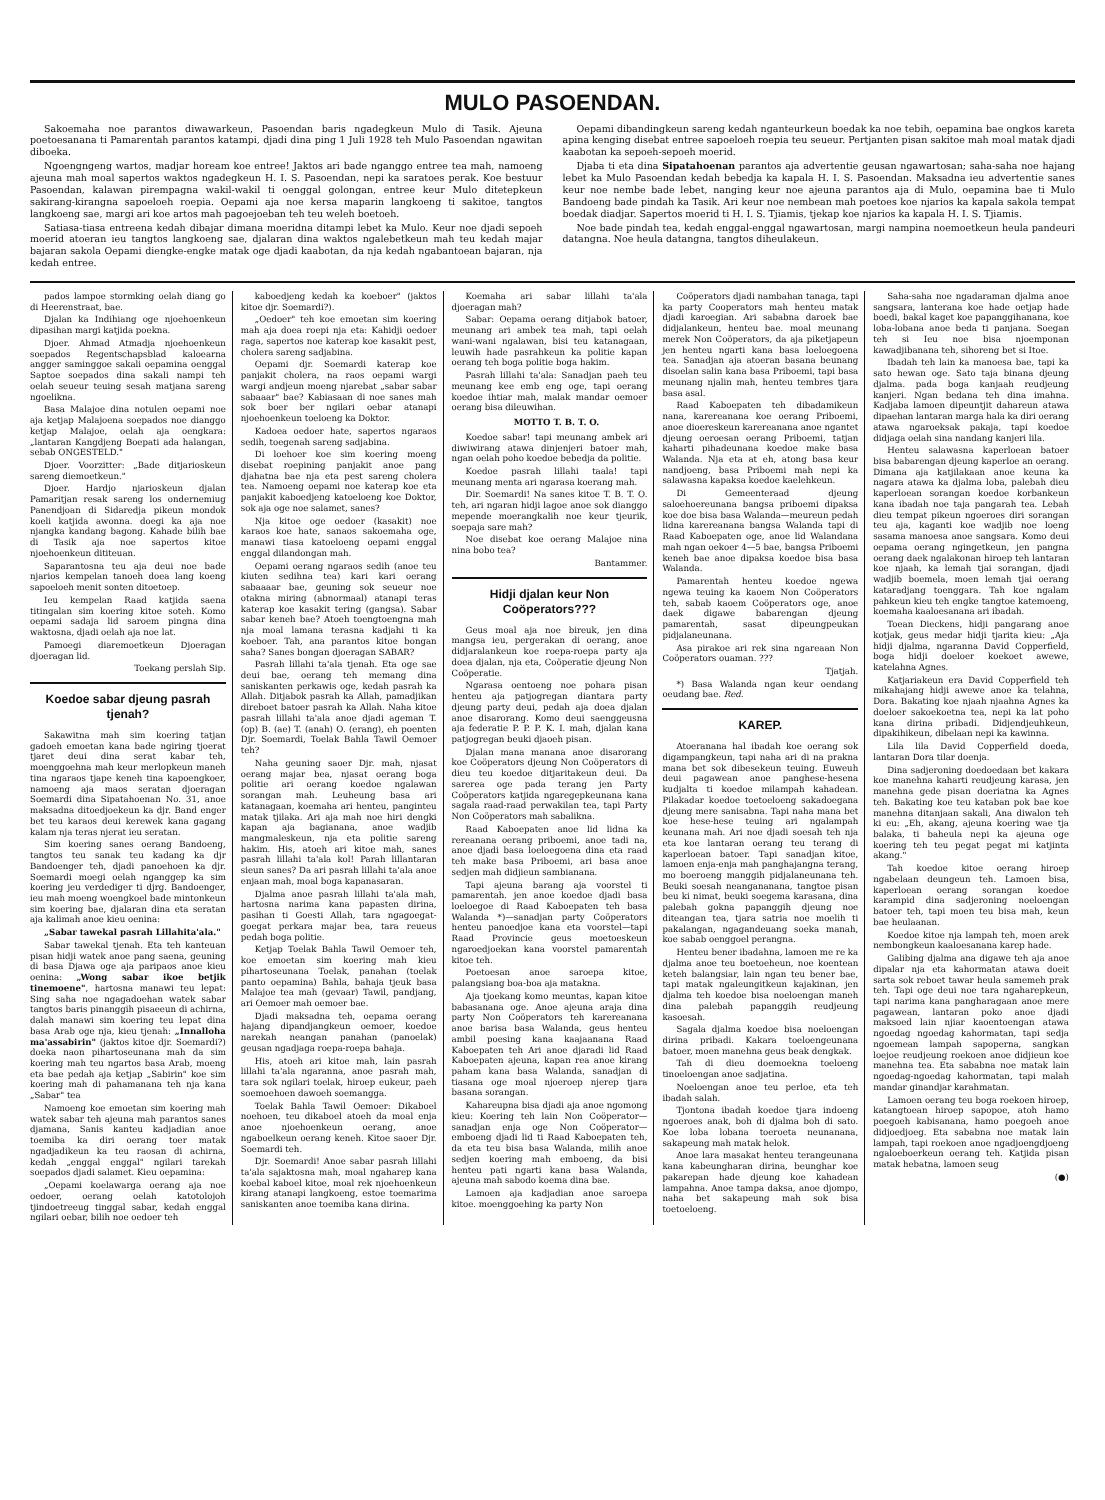MULO PASOENDAN.
Sakoemaha noe parantos diwawarkeun, Pasoendan baris ngadegkeun Mulo di Tasik. Ajeuna poetoesanana ti Pamarentah parantos katampi, djadi dina ping 1 Juli 1928 teh Mulo Pasoendan ngawitan diboeka.
Ngoengngeng wartos, madjar hoream koe entree! Jaktos ari bade nganggo entree tea mah, namoeng ajeuna mah moal sapertos waktos ngadegkeun H. I. S. Pasoendan, nepi ka saratoes perak. Koe bestuur Pasoendan, kalawan pirempagna wakil-wakil ti oenggal golongan, entree keur Mulo ditetepkeun sakirang-kirangna sapoeloeh roepia. Oepami aja noe kersa maparin langkoeng ti sakitoe, tangtos langkoeng sae, margi ari koe artos mah pagoejoeban teh teu weleh boetoeh.
Satiasa-tiasa entreena kedah dibajar dimana moeridna ditampi lebet ka Mulo. Keur noe djadi sepoeh moerid atoeran ieu tangtos langkoeng sae, djalaran dina waktos ngalebetkeun mah teu kedah majar bajaran sakola Oepami diengke-engke matak oge djadi kaabotan, da nja kedah ngabantoean bajaran, nja kedah entree.
Oepami dibandingkeun sareng kedah nganteurkeun boedak ka noe tebih, oepamina bae ongkos kareta apina kenging disebat entree sapoeloeh roepia teu seueur. Pertjanten pisan sakitoe mah moal matak djadi kaabotan ka sepoeh-sepoeh moerid.
Djaba ti eta dina Sipatahoenan parantos aja advertentie geusan ngawartosan; saha-saha noe hajang lebet ka Mulo Pasoendan kedah bebedja ka kapala H. I. S. Pasoendan. Maksadna ieu advertentie sanes keur noe nembe bade lebet, nanging keur noe ajeuna parantos aja di Mulo, oepamina bae ti Mulo Bandoeng bade pindah ka Tasik. Ari keur noe nembean mah poetoes koe njarios ka kapala sakola tempat boedak diadjar. Sapertos moerid ti H. I. S. Tjiamis, tjekap koe njarios ka kapala H. I. S. Tjiamis.
Noe bade pindah tea, kedah enggal-enggal ngawartosan, margi nampina noemoetkeun heula pandeuri datangna. Noe heula datangna, tangtos diheulakeun.
pados lampoe stormking oelah diang go di Heerenstraat, bae.
Djalan ka Indihiang oge njoehoenkeun dipasihan margi katjida poekna.
Djoer. Ahmad Atmadja njoehoenkeun soepados Regentschapsblad kaloearna angger saminggoe sakali oepamina oenggal Saptoe soepados dina sakali nampi teh oelah seueur teuing sesah matjana sareng ngoelikna.
Basa Malajoe dina notulen oepami noe aja ketjap Malajoena soepados noe dianggo ketjap Malajoe, oelah aja oengkara: „lantaran Kangdjeng Boepati ada halangan, sebab ONGESTELD."
Djoer. Voorzitter: „Bade ditjarioskeun sareng diemoetkeun."
Djoer. Hardjo njarioskeun djalan Pamaritjan resak sareng los ondernemiug Panendjoan di Sidaredja pikeun mondok koeli katjida awonna. doegi ka aja noe njangka kandang bagong. Kahade bilih bae di Tasik aja noe sapertos kitoe njoehoenkeun dititeuan.
Saparantosna teu aja deui noe bade njarios kempelan tanoeh doea lang koeng sapoeloeh menit sonten ditoetoep.
Ieu kempelan Raad katjida saena titingalan sim koering kitoe soteh. Komo oepami sadaja lid saroem pingna dina waktosna, djadi oelah aja noe lat.
Pamoegi diaremoetkeun Djoeragan djoeragan lid.
Toekang perslah Sip.
Koedoe sabar djeung pasrah tjenah?
Sakawitna mah sim koering tatjan gadoeh emoetan kana bade ngiring tjoerat tjaret deui dina serat kabar teh, moenggoehna mah keur merlopkeun maneh tina ngaraos tjape keneh tina kapoengkoer, namoeng aja maos seratan djoeragan Soemardi dina Sipatahoenan No. 31, anoe maksadna ditoedjoekeun ka djr. Band enger bet teu karaos deui kerewek kana gagang kalam nja teras njerat ieu seratan.
Sim koering sanes oerang Bandoeng, tangtos teu sanak teu kadang ka djr Bandoenger teh, djadi panoehoen ka djr. Soemardi moegi oelah nganggep ka sim koering jeu verdediger ti djrg. Bandoenger, ieu mah moeng woengkoel bade mintonkeun sim koering bae, djalaran dina eta seratan aja kalimah anoe kieu oenina:
„Sabar tawekal pasrah Lillahita'ala."
Sabar tawekal tjenah. Eta teh kanteuan pisan hidji watek anoe pang saena, geuning di basa Djawa oge aja paripaos anoe kieu oenina: „Wong sabar ikoe betjik tinemoene", hartosna manawi teu lepat: Sing saha noe ngagadoehan watek sabar tangtos baris pinanggih pisaeeun di achirna, dalah manawi sim koering teu lepat dina basa Arab oge nja, kieu tjenah: „Innalloha ma'assabirin" (jaktos kitoe djr. Soemardi?) doeka naon pihartoseunana mah da sim koering mah teu ngartos basa Arab, moeng eta bae pedah aja ketjap „Sabirin" koe sim koering mah di pahamanana teh nja kana „Sabar" tea
Namoeng koe emoetan sim koering mah watek sabar teh ajeuna mah parantos sanes djamana, Sanis kanteu kadjadian anoe toemiba ka diri oerang toer matak ngadjadikeun ka teu raosan di achirna, kedah „enggal enggal" ngilari tarekah soepados djadi salamet. Kieu oepamina:
„Oepami koelawarga oerang aja noe oedoer, oerang oelah katotolojoh tjindoetreeug tinggal sabar, kedah enggal ngilari oebar, bilih noe oedoer teh
kaboedjeng kedah ka koeboer" (jaktos kitoe djr. Soemardi?).
„Oedoer" teh koe emoetan sim koering mah aja doea roepi nja eta: Kahidji oedoer raga, sapertos noe katerap koe kasakit pest, cholera sareng sadjabina.
Oepami djr. Soemardi katerap koe panjakit cholera, na raos oepami wargi wargi andjeun moeng njarebat „sabar sabar sabaaar" bae? Kabiasaan di noe sanes mah sok boer ber ngilari oebar atanapi njoehoenkeun toeloeng ka Doktor.
Kadoea oedoer hate, sapertos ngaraos sedih, toegenah sareng sadjabina.
Di loehoer koe sim koering moeng disebat roepining panjakit anoe pang djahatna bae nja eta pest sareng cholera tea. Namoeng oepami noe katerap koe eta panjakit kaboedjeng katoeloeng koe Doktor, sok aja oge noe salamet, sanes?
Nja kitoe oge oedoer (kasakit) noe karaos koe hate, sanaos sakoemaha oge, manawi tiasa katoeloeng oepami enggal enggal dilandongan mah.
Oepami oerang ngaraos sedih (anoe teu kiuten sedihna tea) kari kari oerang sabaaaar bae, geuning sok seueur noe otakna miring (abnormaal) atanapi teras katerap koe kasakit tering (gangsa). Sabar sabar keneh bae? Atoeh toengtoengna mah nja moal lamana terasna kadjahi ti ka koeboer. Tah, ana parantos kitoe bongan saha? Sanes bongan djoeragan SABAR?
Pasrah lillahi ta'ala tjenah. Eta oge sae deui bae, oerang teh memang dina saniskanten perkawis oge, kedah pasrah ka Allah. Ditjabok pasrah ka Allah, pamadjikan direboet batoer pasrah ka Allah. Naha kitoe pasrah lillahi ta'ala anoe djadi ageman T. (op) B. (ae) T. (anah) O. (erang), eh poenten Djr. Soemardi, Toelak Bahla Tawil Oemoer teh?
Naha geuning saoer Djr. mah, njasat oerang majar bea, njasat oerang boga politie ari oerang koedoe ngalawan sorangan mah. Leuheung basa ari katanagaan, koemaha ari henteu, panginteu matak tjilaka. Ari aja mah noe hiri dengki kapan aja bagianana, anoe wadjib mangmaleskeun, nja eta politie sareng hakim. His, atoeh ari kitoe mah, sanes pasrah lillahi ta'ala kol! Parah lillantaran sieun sanes? Da ari pasrah lillahi ta'ala anoe enjaan mah, moal boga kapanasaran.
Djalma anoe pasrah lillahi ta'ala mah, hartosna narima kana papasten dirina, pasihan ti Goesti Allah, tara ngagoegat-goegat perkara majar bea, tara reueus pedah boga politie.
Ketjap Toelak Bahla Tawil Oemoer teh, koe emoetan sim koering mah kieu pihartoseunana Toelak, panahan (toelak panto oepamina) Bahla, bahaja tjeuk basa Malajoe tea mah (gevaar) Tawil, pandjang, ari Oemoer mah oemoer bae.
Djadi maksadna teh, oepama oerang hajang dipandjangkeun oemoer, koedoe narekah neangan panahan (panoelak) geusan ngadjaga roepa-roepa bahaja.
His, atoeh ari kitoe mah, lain pasrah lillahi ta'ala ngaranna, anoe pasrah mah, tara sok ngilari toelak, hiroep eukeur, paeh soemoehoen dawoeh soemangga.
Toelak Bahla Tawil Oemoer: Dikaboel noehoen, teu dikaboel atoeh da moal enja anoe njoehoenkeun oerang, anoe ngaboelkeun oerang keneh. Kitoe saoer Djr. Soemardi teh.
Djr. Soemardi! Anoe sabar pasrah lillahi ta'ala sajaktosna mah, moal ngaharep kana koebal kaboel kitoe, moal rek njoehoenkeun kirang atanapi langkoeng, estoe toemarima saniskanten anoe toemiba kana dirina.
Koemaha ari sabar lillahi ta'ala djoeragan mah?
Sabar: Oepama oerang ditjabok batoer, meunang ari ambek tea mah, tapi oelah wani-wani ngalawan, bisi teu katanagaan, leuwih hade pasrahkeun ka politie kapan oerang teh boga politie boga hakim.
Pasrah lillahi ta'ala: Sanadjan paeh teu meunang kee emb eng oge, tapi oerang koedoe ihtiar mah, malak mandar oemoer oerang bisa dileuwihan.
MOTTO T. B. T. O.
Koedoe sabar! tapi meunang ambek ari diwiwirang atawa dinjenjeri batoer mah, ngan oelah poho koedoe bebedja da politie.
Koedoe pasrah lillahi taala! tapi meunang menta ari ngarasa koerang mah.
Dir. Soemardi! Na sanes kitoe T. B. T. O. teh, ari ngaran hidji lagoe anoe sok dianggo mepende moerangkalih noe keur tjeurik, soepaja sare mah?
Noe disebat koe oerang Malajoe nina nina bobo tea?
Bantammer.
Hidji djalan keur Non Coöperators???
Geus moal aja noe bireuk, jen dina mangsa ieu, pergerakan di oerang, anoe didjaralankeun koe roepa-roepa party aja doea djalan, nja eta, Coöperatie djeung Non Coöperatie.
Ngarasa oentoeng noe pohara pisan henteu aja patjogregan diantara party djeung party deui, pedah aja doea djalan anoe disarorang. Komo deui saenggeusna aja federatie P. P. P. K. I. mah, djalan kana patjogregan beuki djaoeh pisan.
Djalan mana manana anoe disarorang koe Coöperators djeung Non Coöperators di dieu teu koedoe ditjaritakeun deui. Da sarerea oge pada terang jen Party Coöperators katjida ngaregepkeunana kana sagala raad-raad perwakilan tea, tapi Party Non Coöperators mah sabalikna.
Raad Kaboepaten anoe lid lidna ka rereanana oerang priboemi, anoe tadi na, anoe djadi basa loeloegoena dina eta raad teh make basa Priboemi, ari basa anoe sedjen mah didjieun sambianana.
Tapi ajeuna barang aja voorstel ti pamarentah. jen anoe koedoe djadi basa loeloegoe di Raad Kaboepaten teh basa Walanda *)—sanadjan party Coöperators henteu panoedjoe kana eta voorstel—tapi Raad Provincie geus moetoeskeun ngaroedjoekan kana voorstel pamarentah kitoe teh.
Poetoesan anoe saroepa kitoe, palangsiang boa-boa aja matakna.
Aja tjoekang komo meuntas, kapan kitoe babasanana oge. Anoe ajeuna araja dina party Non Coöperators teh karereanana anoe barisa basa Walanda, geus henteu ambil poesing kana kaajaanana Raad Kaboepaten teh Ari anoe djaradi lid Raad Kaboepaten ajeuna, kapan rea anoe kirang paham kana basa Walanda, sanadjan di tiasana oge moal njoeroep njerep tjara basana sorangan.
Kahareupna bisa djadi aja anoe ngomong kieu: Koering teh lain Non Coöperator—sanadjan enja oge Non Coöperator—emboeng djadi lid ti Raad Kaboepaten teh, da eta teu bisa basa Walanda, milih anoe sedjen koering mah emboeng, da bisi henteu pati ngarti kana basa Walanda, ajeuna mah sabodo koema dina bae.
Lamoen aja kadjadian anoe saroepa kitoe. moenggoehing ka party Non
Coöperators djadi nambahan tanaga, tapi ka party Cooperators mah henteu matak djadi karoegian. Ari sababna daroek bae didjalankeun, henteu bae. moal meunang merek Non Coöperators, da aja piketjapeun jen henteu ngarti kana basa loeloegoena tea. Sanadjan aja atoeran basana beunang disoelan salin kana basa Priboemi, tapi basa meunang njalin mah, henteu tembres tjara basa asal.
Raad Kaboepaten teh dibadamikeun nana, karereanana koe oerang Priboemi, anoe dioereskeun karereanana anoe ngantet djeung oeroesan oerang Priboemi, tatjan kaharti pihadeunana koedoe make basa Walanda. Nja eta at eh, atong basa keur nandjoeng, basa Priboemi mah nepi ka salawasna kapaksa koedoe kaelehkeun.
Di Gemeenteraad djeung saloehoereunana bangsa priboemi dipaksa koe doe bisa basa Walanda—meureun pedah lidna karereanana bangsa Walanda tapi di Raad Kaboepaten oge, anoe lid Walandana mah ngan oekoer 4—5 bae, bangsa Priboemi keneh bae anoe dipaksa koedoe bisa basa Walanda.
Pamarentah henteu koedoe ngewa ngewa teuing ka kaoem Non Coöperators teh, sabab kaoem Coöperators oge, anoe daek digawe babarengan djeung pamarentah, sasat dipeungpeukan pidjalaneunana.
Asa pirakoe ari rek sina ngareaan Non Coöperators ouaman. ???
Tjatjah.
*) Basa Walanda ngan keur oendang oeudang bae. Red.
KAREP.
Atoeranana hal ibadah koe oerang sok digampangkeun, tapi naha ari di na prakna mana bet sok dibesekeun teuing. Euweuh deui pagawean anoe panghese-hesena kudjalta ti koedoe milampah kahadean. Pilakadar koedoe toetoeloeng sakadoegana djeung mere sanisabna. Tapi naha mana bet koe hese-hese teuing ari ngalampah keunana mah. Ari noe djadi soesah teh nja eta koe lantaran oerang teu terang di kaperloean batoer. Tapi sanadjan kitoe, lamoen enja-enja mah panghajangna terang, mo boeroeng manggih pidjalaneunana teh. Beuki soesah neangananana, tangtoe pisan beu ki nimat, beuki soegema karasana, dina palebah goknа papanggih djeung noe diteangan tea, tjara satria noe moelih ti pakalangan, ngagandeuang soeka manah, koe sabab oenggoel perangna.
Henteu bener ibadahna, lamoen me re ka djalma anoe teu boetoeheun, noe koentean keteh balangsiar, lain ngan teu bener bae, tapi matak ngaleungitkeun kajakinan, jen djalma teh koedoe bisa noeloengan maneh dina palebah papanggih reudjeung kasoesah.
Sagala djalma koedoe bisa noeloengan dirina pribadi. Kakara toeloengeunana batoer, moen manehna geus beak dengkak.
Tah di dieu doemoekna toeloeng tinoeloengan anoe sadjatina.
Noeloengan anoe teu perloe, eta teh ibadah salah.
Tjontona ibadah koedoe tjara indoeng ngoeroes anak, boh di djalma boh di sato. Koe loba lobana toeroeta neunanana, sakapeung mah matak helok.
Anoe lara masakat henteu terangeunana kana kabeungharan dirina, beunghar koe pakarepan hade djeung koe kahadean lampahna. Anoe tampa daksa, anoe djompo, naha bet sakapeung mah sok bisa toetoeloeng.
Saha-saha noe ngadaraman djalma anoe sangsara, lanterana koe hade oetjap hade boedi, bakal kaget koe papanggihanana, koe loba-lobana anoe beda ti panjana. Soegan teh si Ieu noe bisa njoemponan kawadjibanana teh, sihoreng bet si Itoe.
Ibadah teh lain ka manoesa bae, tapi ka sato hewan oge. Sato taja binana djeung djalma. pada boga kanjaah reudjeung kanjeri. Ngan bedana teh dina imahna. Kadjaba lamoen dipeuntjit dahareun atawa dipaehan lantaran marga hala ka diri oerang atawa ngaroeksak pakaja, tapi koedoe didjaga oelah sina nandang kanjeri lila.
Henteu salawasna kaperloean batoer bisa babarengan djeung kaperloe an oerang. Dimana aja katjilakaan anoe keuna ka nagara atawa ka djalma loba, palebah dieu kaperloean sorangan koedoe korbankeun kana ibadah noe taja pangarah tea. Lebah dieu tempat pikeun ngoeroes diri sorangan teu aja, kaganti koe wadjib noe loeng sasama manoesa anoe sangsara. Komo deui oepama oerang ngingetkeun, jen pangna oerang daek ngalakonan hiroep teh lantaran koe njaah, ka lemah tjai sorangan, djadi wadjib boemela, moen lemah tjai oerang kataradjang toenggara. Tah koe ngalam pahkeun kieu teh engke tangtoe katemoeng, koemaha kaaloesanana ari ibadah.
Toean Dieckens, hidji pangarang anoe kotjak, geus medar hidji tjarita kieu: „Aja hidji djalma, ngaranna David Copperfield, boga hidji doeloer koekoet awewe, katelahna Agnes.
Katjariakeun era David Copperfield teh mikahajang hidji awewe anoe ka telahna, Dora. Bakating koe njaah njaahna Agnes ka doeloer sakoekoetna tea, nepi ka lat poho kana dirina pribadi. Didjendjeuhkeun, dipakihikeun, dibelaan nepi ka kawinna.
Lila lila David Copperfield doeda, lantaran Dora tilar doenja.
Dina sadjeroning doedoedaan bet kakara koe manehna kaharti reudjeung karasa, jen manehna gede pisan doeriatna ka Agnes teh. Bakating koe teu kataban pok bae koe manehna ditanjaan sakali, Ana diwalon teh ki eu: „Eh, akang, ajeuna koering wae tja balaka, ti baheula nepi ka ajeuna oge koering teh teu pegat pegat mi katjinta akang."
Tah koedoe kitoe oerang hiroep ngabelaan deungeun teh. Lamoen bisa, kaperloean oerang sorangan koedoe karampid dina sadjeroning noeloengan batoer teh, tapi moen teu bisa mah, keun bae heulaanan.
Koedoe kitoe nja lampah teh, moen arek nembongkeun kaaloesanana karep hade.
Galibing djalma ana digawe teh aja anoe dipalar nja eta kahormatan atawa doeit sarta sok reboet tawar heula samemeh prak teh. Tapi oge deui noe tara ngaharepkeun, tapi narima kana pangharagaan anoe mere pagawean, lantaran poko anoe djadi maksoed lain njiar kaoentoengan atawa ngoedag ngoedag kahormatan, tapi sedja ngoemean lampah sapoperna, sangkan loejoe reudjeung roekoen anoe didjieun koe manehna tea. Eta sababna noe matak lain ngoedag-ngoedag kahormatan, tapi malah mandar ginandjar karahmatan.
Lamoen oerang teu boga roekoen hiroep, katangtoean hiroep sapopoe, atoh hamo poegoeh kabisanana, hamo poegoeh anoe didjoedjoeg. Eta sababna noe matak lain lampah, tapi roekoen anoe ngadjoengdjoeng ngaloeboerkeun oerang teh. Katjida pisan matak hebatna, lamoen seug
(●)